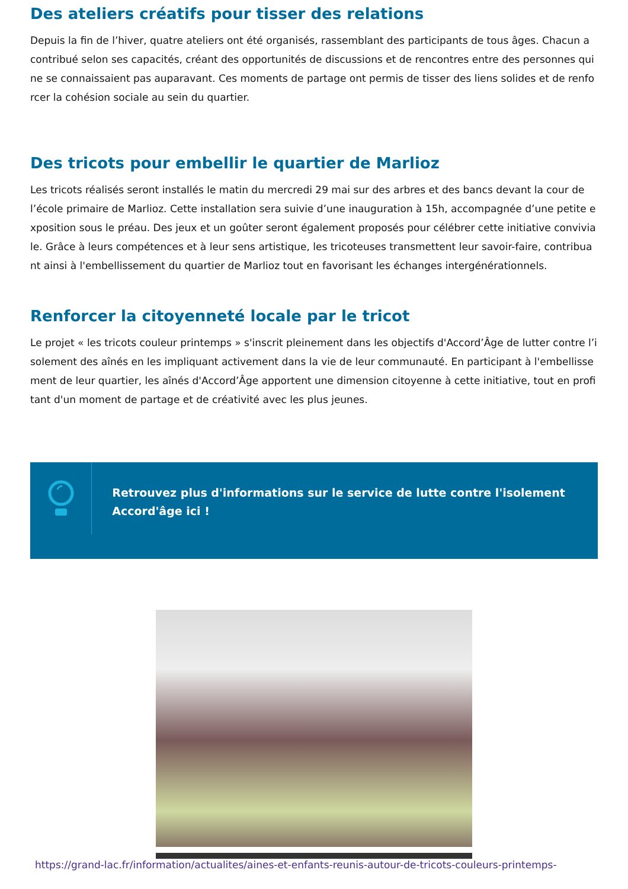Des ateliers créatifs pour tisser des relations
Depuis la fin de l’hiver, quatre ateliers ont été organisés, rassemblant des participants de tous âges. Chacun a contribué selon ses capacités, créant des opportunités de discussions et de rencontres entre des personnes qui ne se connaissaient pas auparavant. Ces moments de partage ont permis de tisser des liens solides et de renforcer la cohésion sociale au sein du quartier.
Des tricots pour embellir le quartier de Marlioz
Les tricots réalisés seront installés le matin du mercredi 29 mai sur des arbres et des bancs devant la cour de l’école primaire de Marlioz. Cette installation sera suivie d’une inauguration à 15h, accompagnée d’une petite exposition sous le préau. Des jeux et un goûter seront également proposés pour célébrer cette initiative conviviale. Grâce à leurs compétences et à leur sens artistique, les tricoteuses transmettent leur savoir-faire, contribuant ainsi à l'embellissement du quartier de Marlioz tout en favorisant les échanges intergénérationnels.
Renforcer la citoyenneté locale par le tricot
Le projet « les tricots couleur printemps » s'inscrit pleinement dans les objectifs d'Accord’Âge de lutter contre l’isolement des aînés en les impliquant activement dans la vie de leur communauté. En participant à l'embellissement de leur quartier, les aînés d'Accord’Âge apportent une dimension citoyenne à cette initiative, tout en profitant d'un moment de partage et de créativité avec les plus jeunes.
Retrouvez plus d'informations sur le service de lutte contre l'isolement Accord'âge ici !
https://grand-lac.fr/information/actualites/aines-et-enfants-reunis-autour-de-tricots-couleurs-printemps-